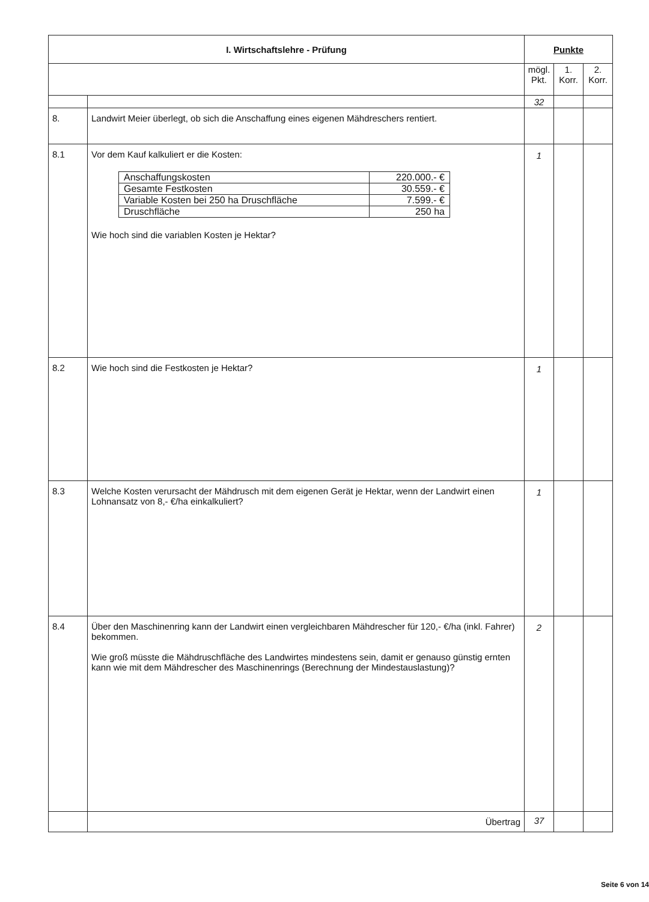| I. Wirtschaftslehre - Prüfung | | Punkte | | |
| | | mögl. Pkt. | 1. Korr. | 2. Korr. |
| | | 32 | | |
| 8. | Landwirt Meier überlegt, ob sich die Anschaffung eines eigenen Mähdreschers rentiert. | | | |
| 8.1 | Vor dem Kauf kalkuliert er die Kosten: / Anschaffungskosten / 220.000.- € / / Gesamte Festkosten / 30.559.- € / / Variable Kosten bei 250 ha Druschfläche / 7.599.- € / / Druschfläche / 250 ha / Wie hoch sind die variablen Kosten je Hektar? | 1 | | |
| 8.2 | Wie hoch sind die Festkosten je Hektar? | 1 | | |
| 8.3 | Welche Kosten verursacht der Mähdrusch mit dem eigenen Gerät je Hektar, wenn der Landwirt einen Lohnansatz von 8,- €/ha einkalkuliert? | 1 | | |
| 8.4 | Über den Maschinenring kann der Landwirt einen vergleichbaren Mähdrescher für 120,- €/ha (inkl. Fahrer) bekommen. Wie groß müsste die Mähdruschfläche des Landwirtes mindestens sein, damit er genauso günstig ernten kann wie mit dem Mähdrescher des Maschinenrings (Berechnung der Mindestauslastung)? | 2 | | |
| | Übertrag | 37 | | |
Seite 6 von 14